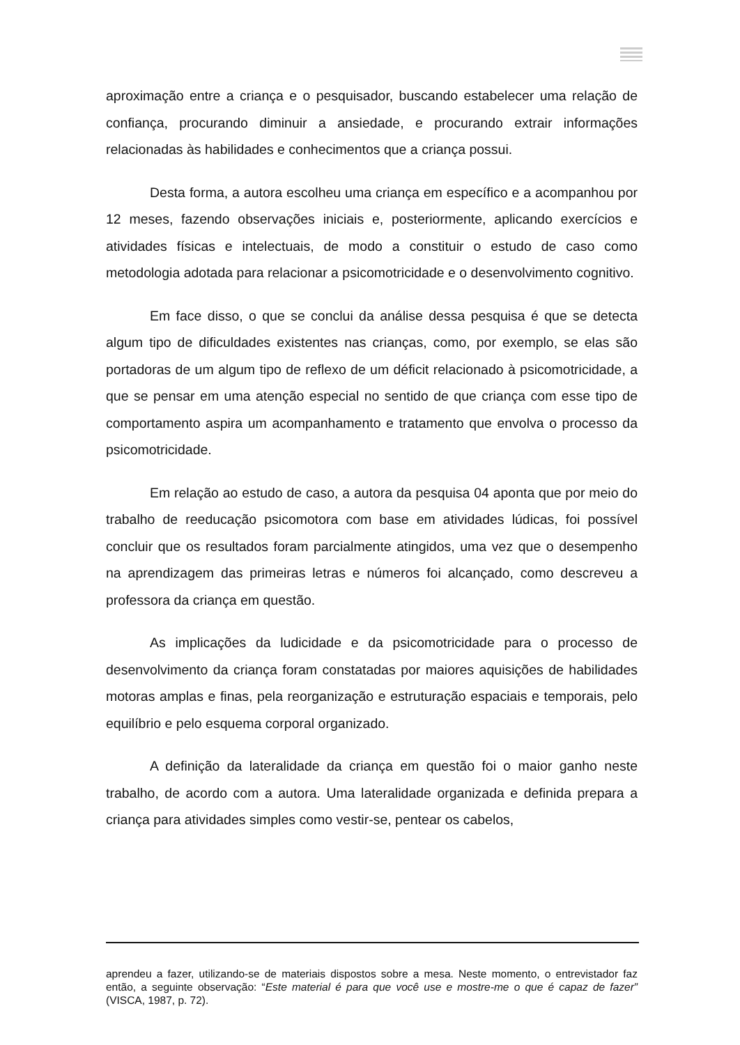aproximação entre a criança e o pesquisador, buscando estabelecer uma relação de confiança, procurando diminuir a ansiedade, e procurando extrair informações relacionadas às habilidades e conhecimentos que a criança possui.
Desta forma, a autora escolheu uma criança em específico e a acompanhou por 12 meses, fazendo observações iniciais e, posteriormente, aplicando exercícios e atividades físicas e intelectuais, de modo a constituir o estudo de caso como metodologia adotada para relacionar a psicomotricidade e o desenvolvimento cognitivo.
Em face disso, o que se conclui da análise dessa pesquisa é que se detecta algum tipo de dificuldades existentes nas crianças, como, por exemplo, se elas são portadoras de um algum tipo de reflexo de um déficit relacionado à psicomotricidade, a que se pensar em uma atenção especial no sentido de que criança com esse tipo de comportamento aspira um acompanhamento e tratamento que envolva o processo da psicomotricidade.
Em relação ao estudo de caso, a autora da pesquisa 04 aponta que por meio do trabalho de reeducação psicomotora com base em atividades lúdicas, foi possível concluir que os resultados foram parcialmente atingidos, uma vez que o desempenho na aprendizagem das primeiras letras e números foi alcançado, como descreveu a professora da criança em questão.
As implicações da ludicidade e da psicomotricidade para o processo de desenvolvimento da criança foram constatadas por maiores aquisições de habilidades motoras amplas e finas, pela reorganização e estruturação espaciais e temporais, pelo equilíbrio e pelo esquema corporal organizado.
A definição da lateralidade da criança em questão foi o maior ganho neste trabalho, de acordo com a autora. Uma lateralidade organizada e definida prepara a criança para atividades simples como vestir-se, pentear os cabelos,
aprendeu a fazer, utilizando-se de materiais dispostos sobre a mesa. Neste momento, o entrevistador faz então, a seguinte observação: “Este material é para que você use e mostre-me o que é capaz de fazer” (VISCA, 1987, p. 72).